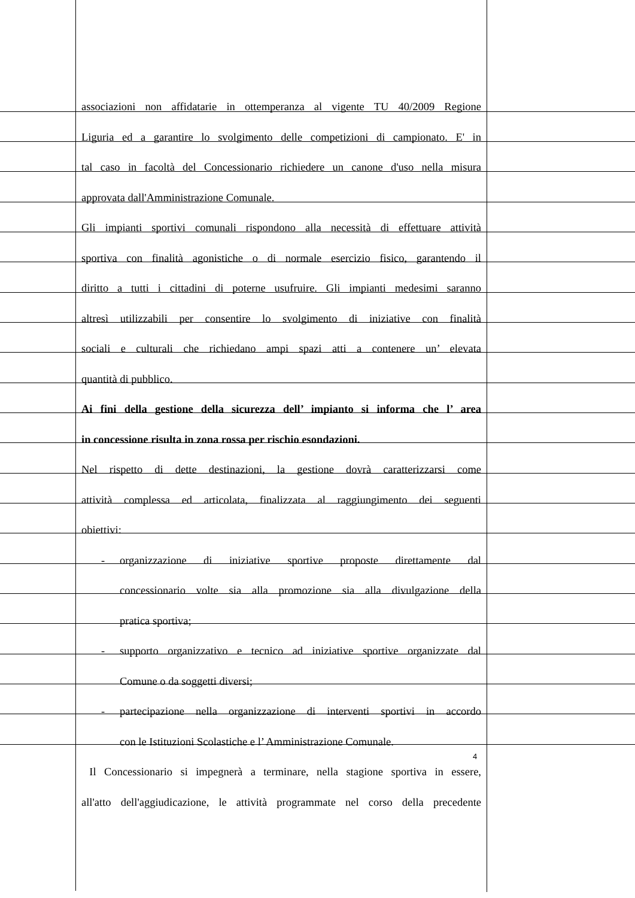associazioni non affidatarie in ottemperanza al vigente TU 40/2009 Regione
Liguria ed a garantire lo svolgimento delle competizioni di campionato. E' in
tal caso in facoltà del Concessionario richiedere un canone d'uso nella misura
approvata dall'Amministrazione Comunale.
Gli impianti sportivi comunali rispondono alla necessità di effettuare attività
sportiva con finalità agonistiche o di normale esercizio fisico, garantendo il
diritto a tutti i cittadini di poterne usufruire. Gli impianti medesimi saranno
altresì utilizzabili per consentire lo svolgimento di iniziative con finalità
sociali e culturali che richiedano ampi spazi atti a contenere un’ elevata
quantità di pubblico.
Ai fini della gestione della sicurezza dell’ impianto si informa che l’ area
in concessione risulta in zona rossa per rischio esondazioni.
Nel rispetto di dette destinazioni, la gestione dovrà caratterizzarsi come
attività complessa ed articolata, finalizzata al raggiungimento dei seguenti
obiettivi:
- organizzazione di iniziative sportive proposte direttamente dal
concessionario volte sia alla promozione sia alla divulgazione della
pratica sportiva;
- supporto organizzativo e tecnico ad iniziative sportive organizzate dal
Comune o da soggetti diversi;
- partecipazione nella organizzazione di interventi sportivi in accordo
con le Istituzioni Scolastiche e l’ Amministrazione Comunale.
Il Concessionario si impegnerà a terminare, nella stagione sportiva in essere,
all'atto dell'aggiudicazione, le attività programmate nel corso della precedente
4